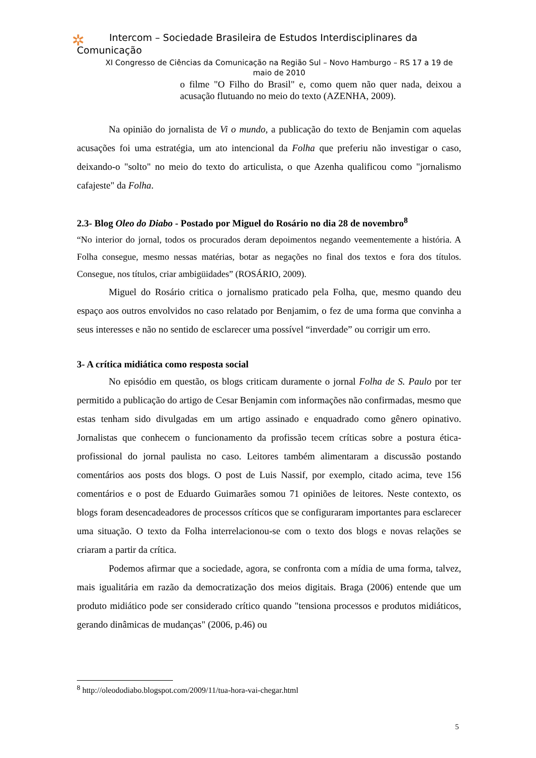✲
Intercom – Sociedade Brasileira de Estudos Interdisciplinares da
Comunicação
XI Congresso de Ciências da Comunicação na Região Sul – Novo Hamburgo – RS 17 a 19 de maio de 2010
o filme "O Filho do Brasil" e, como quem não quer nada, deixou a acusação flutuando no meio do texto (AZENHA, 2009).
Na opinião do jornalista de Vi o mundo, a publicação do texto de Benjamin com aquelas acusações foi uma estratégia, um ato intencional da Folha que preferiu não investigar o caso, deixando-o "solto" no meio do texto do articulista, o que Azenha qualificou como "jornalismo cafajeste" da Folha.
2.3- Blog Oleo do Diabo - Postado por Miguel do Rosário no dia 28 de novembro<sup>8</sup>
“No interior do jornal, todos os procurados deram depoimentos negando veementemente a história. A Folha consegue, mesmo nessas matérias, botar as negações no final dos textos e fora dos títulos. Consegue, nos títulos, criar ambigüidades” (ROSÁRIO, 2009).
Miguel do Rosário critica o jornalismo praticado pela Folha, que, mesmo quando deu espaço aos outros envolvidos no caso relatado por Benjamim, o fez de uma forma que convinha a seus interesses e não no sentido de esclarecer uma possível “inverdade” ou corrigir um erro.
3- A crítica midiática como resposta social
No episódio em questão, os blogs criticam duramente o jornal Folha de S. Paulo por ter permitido a publicação do artigo de Cesar Benjamin com informações não confirmadas, mesmo que estas tenham sido divulgadas em um artigo assinado e enquadrado como gênero opinativo. Jornalistas que conhecem o funcionamento da profissão tecem críticas sobre a postura ética-profissional do jornal paulista no caso. Leitores também alimentaram a discussão postando comentários aos posts dos blogs. O post de Luis Nassif, por exemplo, citado acima, teve 156 comentários e o post de Eduardo Guimarães somou 71 opiniões de leitores. Neste contexto, os blogs foram desencadeadores de processos críticos que se configuraram importantes para esclarecer uma situação. O texto da Folha interrelacionou-se com o texto dos blogs e novas relações se criaram a partir da crítica.
Podemos afirmar que a sociedade, agora, se confronta com a mídia de uma forma, talvez, mais igualitária em razão da democratização dos meios digitais. Braga (2006) entende que um produto midiático pode ser considerado crítico quando "tensiona processos e produtos midiáticos, gerando dinâmicas de mudanças" (2006, p.46) ou
<sup>8</sup> http://oleododiabo.blogspot.com/2009/11/tua-hora-vai-chegar.html
5